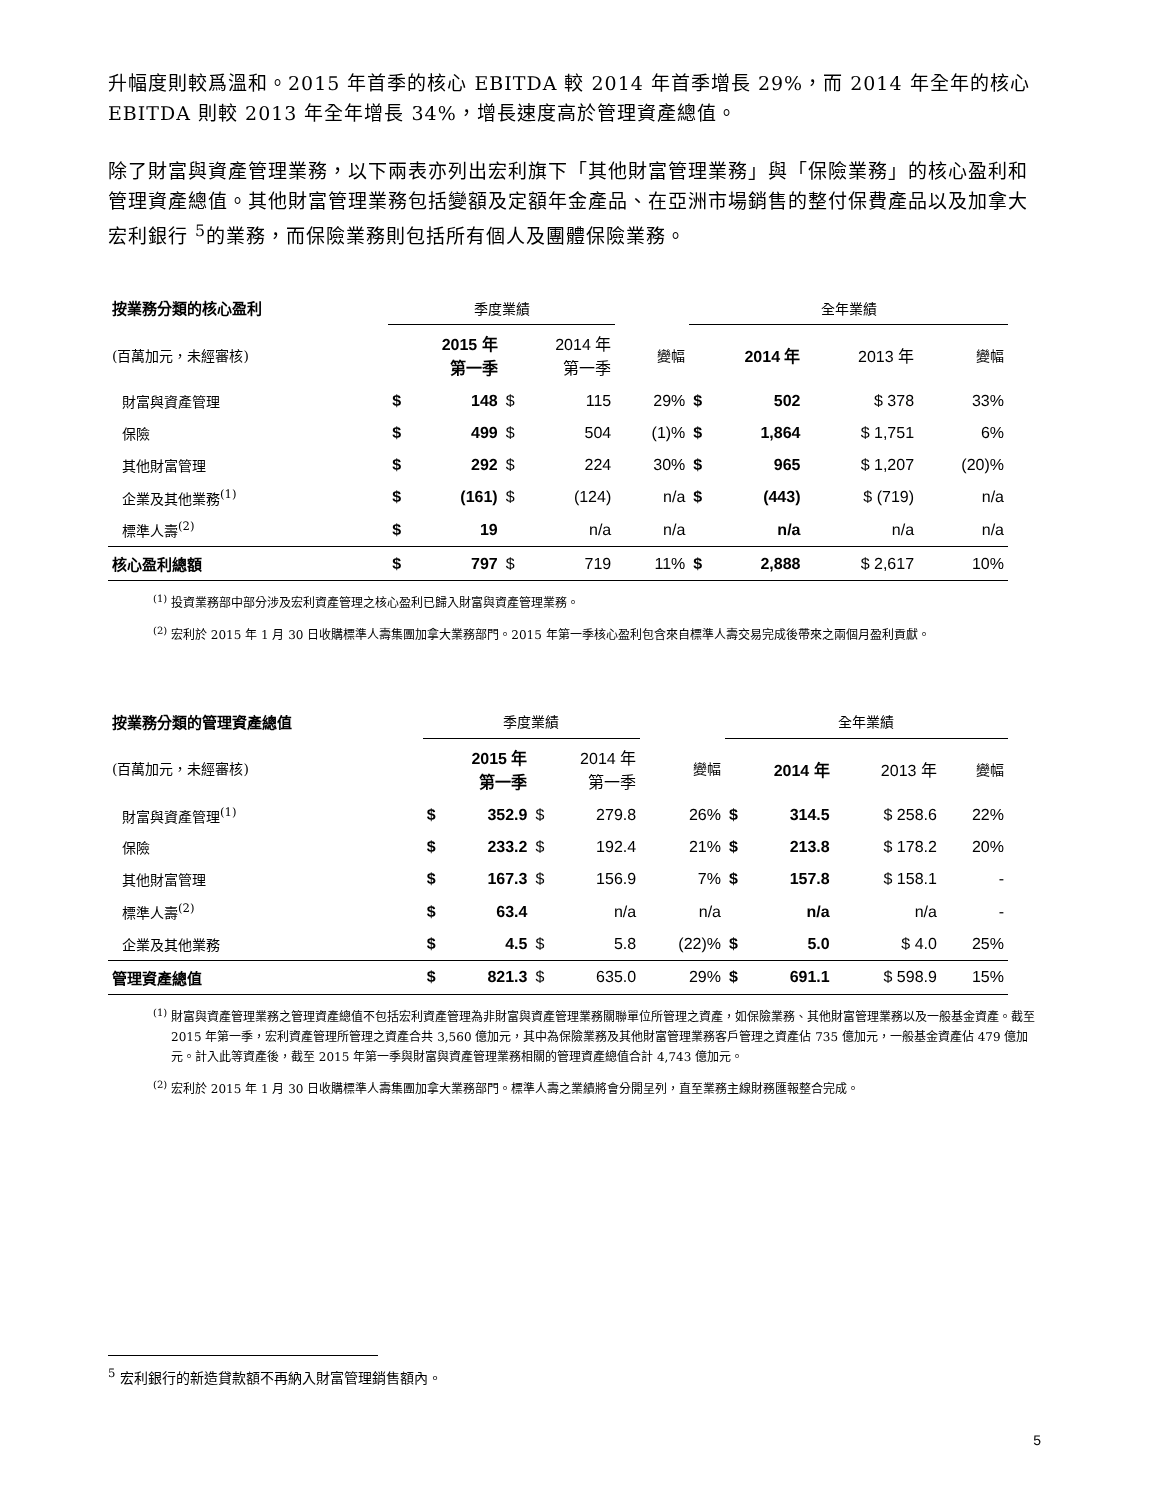升幅度則較爲溫和。2015 年首季的核心 EBITDA 較 2014 年首季增長 29%，而 2014 年全年的核心 EBITDA 則較 2013 年全年增長 34%，增長速度高於管理資產總值。
除了財富與資產管理業務，以下兩表亦列出宏利旗下「其他財富管理業務」與「保險業務」的核心盈利和管理資產總值。其他財富管理業務包括變額及定額年金產品、在亞洲市場銷售的整付保費產品以及加拿大宏利銀行 <sup>5</sup>的業務，而保險業務則包括所有個人及團體保險業務。
| 按業務分類的核心盈利 | 季度業績 | | | | | 全年業績 | | | |
| --- | --- | --- | --- | --- | --- | --- | --- | --- | --- |
| (百萬加元，未經審核) | 2015 年 第一季 | | 2014 年 第一季 | | 變幅 | 2014 年 | | 2013 年 | 變幅 |
| 財富與資產管理 | $ | 148 | $ | 115 | 29% | $ | 502 | $ 378 | 33% |
| 保險 | $ | 499 | $ | 504 | (1)% | $ | 1,864 | $ 1,751 | 6% |
| 其他財富管理 | $ | 292 | $ | 224 | 30% | $ | 965 | $ 1,207 | (20)% |
| 企業及其他業務<sup>(1)</sup> | $ | (161) | $ | (124) | n/a | $ | (443) | $ (719) | n/a |
| 標準人壽<sup>(2)</sup> | $ | 19 | | n/a | n/a | | n/a | n/a | n/a |
| 核心盈利總額 | $ | 797 | $ | 719 | 11% | $ | 2,888 | $ 2,617 | 10% |
<sup>(1)</sup> 投資業務部中部分涉及宏利資產管理之核心盈利已歸入財富與資產管理業務。
<sup>(2)</sup> 宏利於 2015 年 1 月 30 日收購標準人壽集團加拿大業務部門。2015 年第一季核心盈利包含來自標準人壽交易完成後帶來之兩個月盈利貢獻。
| 按業務分類的管理資產總值 | 季度業績 | | | | | 全年業績 | | | |
| --- | --- | --- | --- | --- | --- | --- | --- | --- | --- |
| (百萬加元，未經審核) | 2015 年 第一季 | | 2014 年 第一季 | | 變幅 | 2014 年 | | 2013 年 | 變幅 |
| 財富與資產管理<sup>(1)</sup> | $ | 352.9 | $ | 279.8 | 26% | $ | 314.5 | $ 258.6 | 22% |
| 保險 | $ | 233.2 | $ | 192.4 | 21% | $ | 213.8 | $ 178.2 | 20% |
| 其他財富管理 | $ | 167.3 | $ | 156.9 | 7% | $ | 157.8 | $ 158.1 | - |
| 標準人壽<sup>(2)</sup> | $ | 63.4 | | n/a | n/a | | n/a | n/a | - |
| 企業及其他業務 | $ | 4.5 | $ | 5.8 | (22)% | $ | 5.0 | $ 4.0 | 25% |
| 管理資產總值 | $ | 821.3 | $ | 635.0 | 29% | $ | 691.1 | $ 598.9 | 15% |
<sup>(1)</sup> 財富與資產管理業務之管理資產總值不包括宏利資產管理為非財富與資產管理業務關聯單位所管理之資產，如保險業務、其他財富管理業務以及一般基金資產。截至 2015 年第一季，宏利資產管理所管理之資產合共 3,560 億加元，其中為保險業務及其他財富管理業務客戶管理之資產佔 735 億加元，一般基金資產佔 479 億加元。計入此等資產後，截至 2015 年第一季與財富與資產管理業務相關的管理資產總值合計 4,743 億加元。
<sup>(2)</sup> 宏利於 2015 年 1 月 30 日收購標準人壽集團加拿大業務部門。標準人壽之業績將會分開呈列，直至業務主線財務匯報整合完成。
<sup>5</sup> 宏利銀行的新造貸款額不再納入財富管理銷售額內。
5